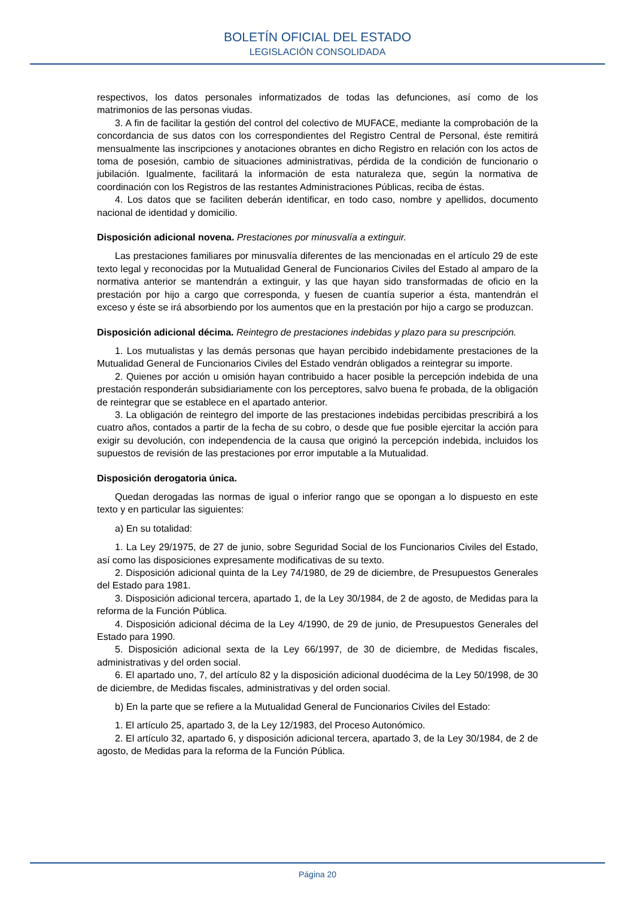BOLETÍN OFICIAL DEL ESTADO
LEGISLACIÓN CONSOLIDADA
respectivos, los datos personales informatizados de todas las defunciones, así como de los matrimonios de las personas viudas.
3. A fin de facilitar la gestión del control del colectivo de MUFACE, mediante la comprobación de la concordancia de sus datos con los correspondientes del Registro Central de Personal, éste remitirá mensualmente las inscripciones y anotaciones obrantes en dicho Registro en relación con los actos de toma de posesión, cambio de situaciones administrativas, pérdida de la condición de funcionario o jubilación. Igualmente, facilitará la información de esta naturaleza que, según la normativa de coordinación con los Registros de las restantes Administraciones Públicas, reciba de éstas.
4. Los datos que se faciliten deberán identificar, en todo caso, nombre y apellidos, documento nacional de identidad y domicilio.
Disposición adicional novena. Prestaciones por minusvalía a extinguir.
Las prestaciones familiares por minusvalía diferentes de las mencionadas en el artículo 29 de este texto legal y reconocidas por la Mutualidad General de Funcionarios Civiles del Estado al amparo de la normativa anterior se mantendrán a extinguir, y las que hayan sido transformadas de oficio en la prestación por hijo a cargo que corresponda, y fuesen de cuantía superior a ésta, mantendrán el exceso y éste se irá absorbiendo por los aumentos que en la prestación por hijo a cargo se produzcan.
Disposición adicional décima. Reintegro de prestaciones indebidas y plazo para su prescripción.
1. Los mutualistas y las demás personas que hayan percibido indebidamente prestaciones de la Mutualidad General de Funcionarios Civiles del Estado vendrán obligados a reintegrar su importe.
2. Quienes por acción u omisión hayan contribuido a hacer posible la percepción indebida de una prestación responderán subsidiariamente con los perceptores, salvo buena fe probada, de la obligación de reintegrar que se establece en el apartado anterior.
3. La obligación de reintegro del importe de las prestaciones indebidas percibidas prescribirá a los cuatro años, contados a partir de la fecha de su cobro, o desde que fue posible ejercitar la acción para exigir su devolución, con independencia de la causa que originó la percepción indebida, incluidos los supuestos de revisión de las prestaciones por error imputable a la Mutualidad.
Disposición derogatoria única.
Quedan derogadas las normas de igual o inferior rango que se opongan a lo dispuesto en este texto y en particular las siguientes:
a) En su totalidad:
1. La Ley 29/1975, de 27 de junio, sobre Seguridad Social de los Funcionarios Civiles del Estado, así como las disposiciones expresamente modificativas de su texto.
2. Disposición adicional quinta de la Ley 74/1980, de 29 de diciembre, de Presupuestos Generales del Estado para 1981.
3. Disposición adicional tercera, apartado 1, de la Ley 30/1984, de 2 de agosto, de Medidas para la reforma de la Función Pública.
4. Disposición adicional décima de la Ley 4/1990, de 29 de junio, de Presupuestos Generales del Estado para 1990.
5. Disposición adicional sexta de la Ley 66/1997, de 30 de diciembre, de Medidas fiscales, administrativas y del orden social.
6. El apartado uno, 7, del artículo 82 y la disposición adicional duodécima de la Ley 50/1998, de 30 de diciembre, de Medidas fiscales, administrativas y del orden social.
b) En la parte que se refiere a la Mutualidad General de Funcionarios Civiles del Estado:
1. El artículo 25, apartado 3, de la Ley 12/1983, del Proceso Autonómico.
2. El artículo 32, apartado 6, y disposición adicional tercera, apartado 3, de la Ley 30/1984, de 2 de agosto, de Medidas para la reforma de la Función Pública.
Página 20